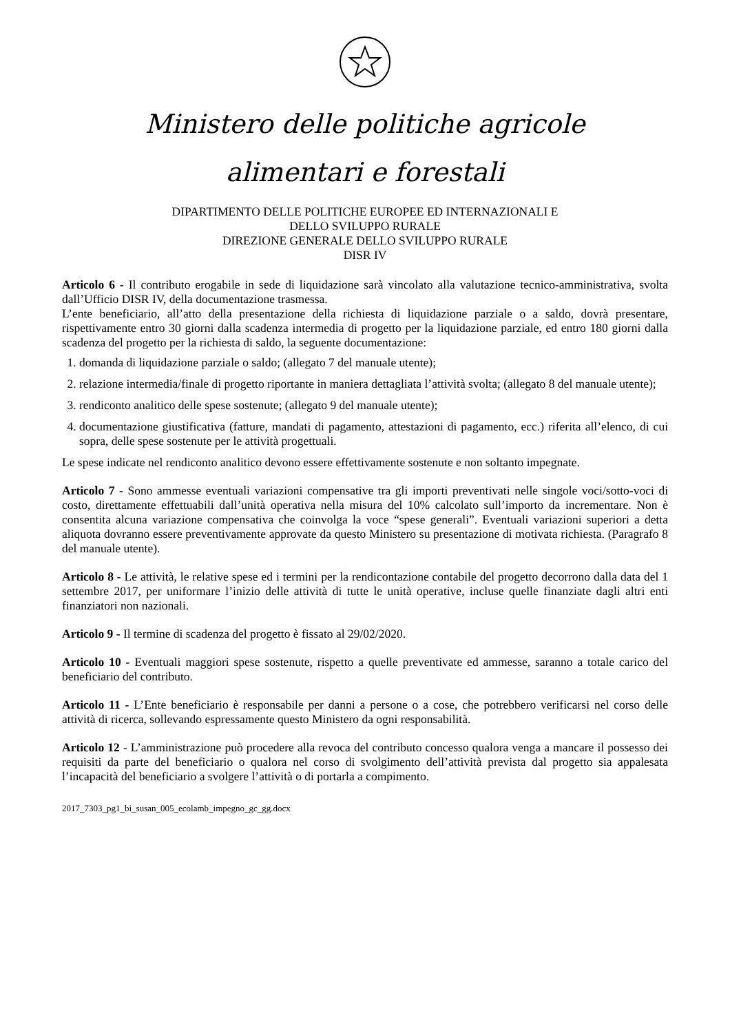Ministero delle politiche agricole
alimentari e forestali
DIPARTIMENTO DELLE POLITICHE EUROPEE ED INTERNAZIONALI E
DELLO SVILUPPO RURALE
DIREZIONE GENERALE DELLO SVILUPPO RURALE
DISR IV
Articolo 6 - Il contributo erogabile in sede di liquidazione sarà vincolato alla valutazione tecnico-amministrativa, svolta dall’Ufficio DISR IV, della documentazione trasmessa.
L’ente beneficiario, all’atto della presentazione della richiesta di liquidazione parziale o a saldo, dovrà presentare, rispettivamente entro 30 giorni dalla scadenza intermedia di progetto per la liquidazione parziale, ed entro 180 giorni dalla scadenza del progetto per la richiesta di saldo, la seguente documentazione:
1. domanda di liquidazione parziale o saldo; (allegato 7 del manuale utente);
2. relazione intermedia/finale di progetto riportante in maniera dettagliata l’attività svolta; (allegato 8 del manuale utente);
3. rendiconto analitico delle spese sostenute; (allegato 9 del manuale utente);
4. documentazione giustificativa (fatture, mandati di pagamento, attestazioni di pagamento, ecc.) riferita all’elenco, di cui sopra, delle spese sostenute per le attività progettuali.
Le spese indicate nel rendiconto analitico devono essere effettivamente sostenute e non soltanto impegnate.
Articolo 7 - Sono ammesse eventuali variazioni compensative tra gli importi preventivati nelle singole voci/sotto-voci di costo, direttamente effettuabili dall’unità operativa nella misura del 10% calcolato sull’importo da incrementare. Non è consentita alcuna variazione compensativa che coinvolga la voce “spese generali”. Eventuali variazioni superiori a detta aliquota dovranno essere preventivamente approvate da questo Ministero su presentazione di motivata richiesta. (Paragrafo 8 del manuale utente).
Articolo 8 - Le attività, le relative spese ed i termini per la rendicontazione contabile del progetto decorrono dalla data del 1 settembre 2017, per uniformare l’inizio delle attività di tutte le unità operative, incluse quelle finanziate dagli altri enti finanziatori non nazionali.
Articolo 9 - Il termine di scadenza del progetto è fissato al 29/02/2020.
Articolo 10 - Eventuali maggiori spese sostenute, rispetto a quelle preventivate ed ammesse, saranno a totale carico del beneficiario del contributo.
Articolo 11 - L’Ente beneficiario è responsabile per danni a persone o a cose, che potrebbero verificarsi nel corso delle attività di ricerca, sollevando espressamente questo Ministero da ogni responsabilità.
Articolo 12 - L’amministrazione può procedere alla revoca del contributo concesso qualora venga a mancare il possesso dei requisiti da parte del beneficiario o qualora nel corso di svolgimento dell’attività prevista dal progetto sia appalesata l’incapacità del beneficiario a svolgere l’attività o di portarla a compimento.
2017_7303_pg1_bi_susan_005_ecolamb_impegno_gc_gg.docx